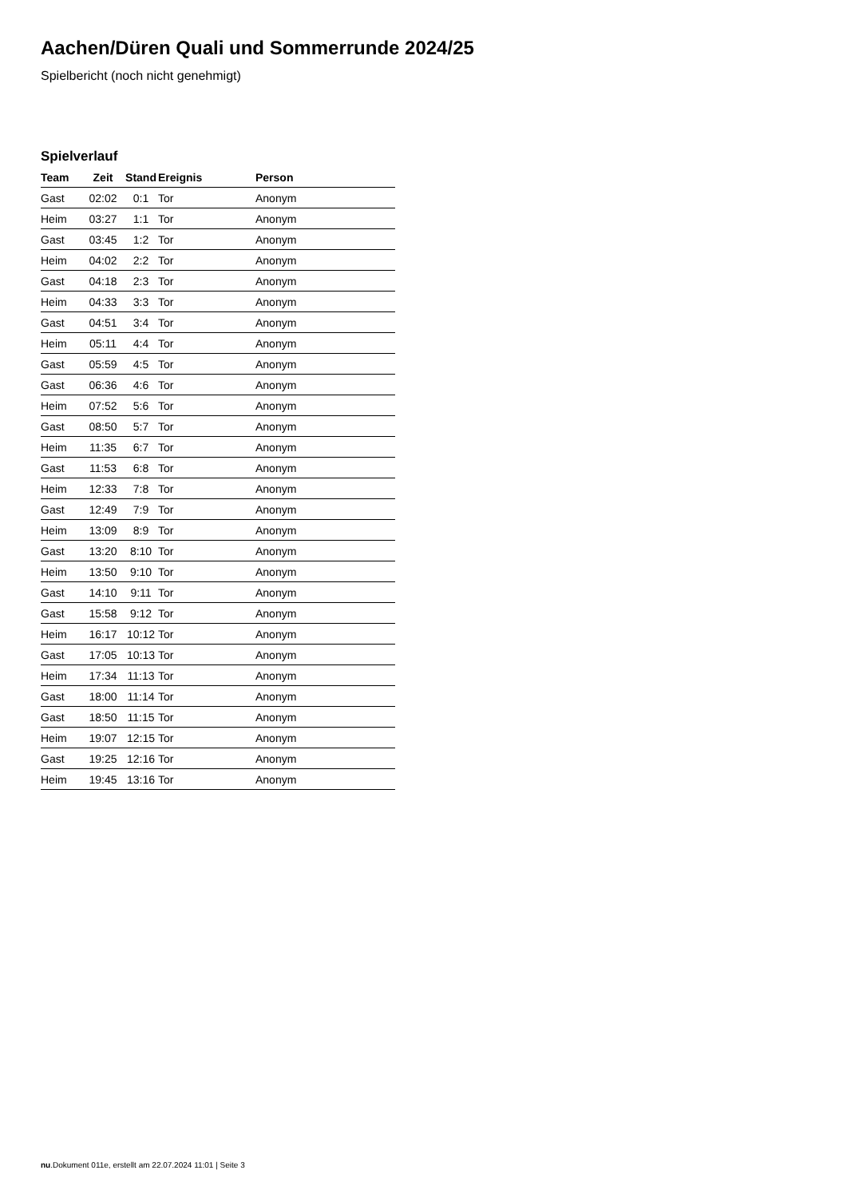Aachen/Düren Quali und Sommerrunde 2024/25
Spielbericht (noch nicht genehmigt)
Spielverlauf
| Team | Zeit | Stand | Ereignis | Person |
| --- | --- | --- | --- | --- |
| Gast | 02:02 | 0:1 | Tor | Anonym |
| Heim | 03:27 | 1:1 | Tor | Anonym |
| Gast | 03:45 | 1:2 | Tor | Anonym |
| Heim | 04:02 | 2:2 | Tor | Anonym |
| Gast | 04:18 | 2:3 | Tor | Anonym |
| Heim | 04:33 | 3:3 | Tor | Anonym |
| Gast | 04:51 | 3:4 | Tor | Anonym |
| Heim | 05:11 | 4:4 | Tor | Anonym |
| Gast | 05:59 | 4:5 | Tor | Anonym |
| Gast | 06:36 | 4:6 | Tor | Anonym |
| Heim | 07:52 | 5:6 | Tor | Anonym |
| Gast | 08:50 | 5:7 | Tor | Anonym |
| Heim | 11:35 | 6:7 | Tor | Anonym |
| Gast | 11:53 | 6:8 | Tor | Anonym |
| Heim | 12:33 | 7:8 | Tor | Anonym |
| Gast | 12:49 | 7:9 | Tor | Anonym |
| Heim | 13:09 | 8:9 | Tor | Anonym |
| Gast | 13:20 | 8:10 | Tor | Anonym |
| Heim | 13:50 | 9:10 | Tor | Anonym |
| Gast | 14:10 | 9:11 | Tor | Anonym |
| Gast | 15:58 | 9:12 | Tor | Anonym |
| Heim | 16:17 | 10:12 | Tor | Anonym |
| Gast | 17:05 | 10:13 | Tor | Anonym |
| Heim | 17:34 | 11:13 | Tor | Anonym |
| Gast | 18:00 | 11:14 | Tor | Anonym |
| Gast | 18:50 | 11:15 | Tor | Anonym |
| Heim | 19:07 | 12:15 | Tor | Anonym |
| Gast | 19:25 | 12:16 | Tor | Anonym |
| Heim | 19:45 | 13:16 | Tor | Anonym |
nu.Dokument 011e, erstellt am 22.07.2024 11:01 | Seite 3